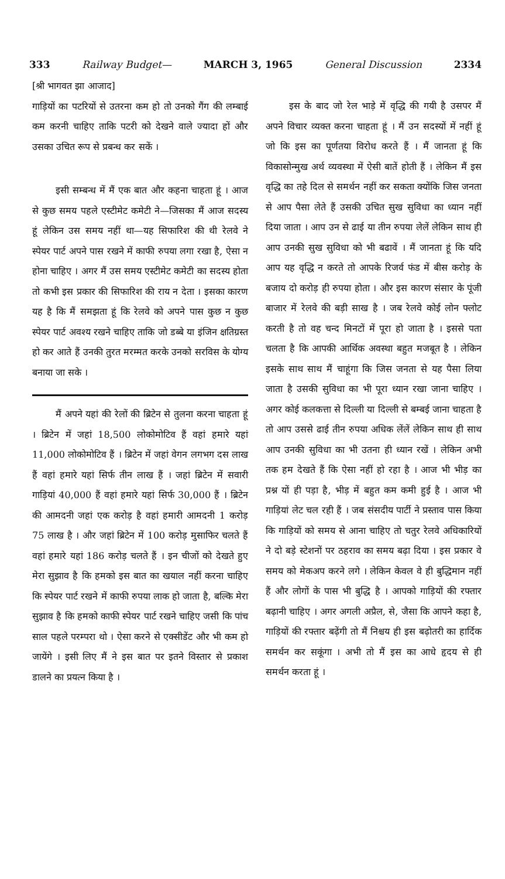333 Railway Budget— MARCH 3, 1965 General Discussion 2334
[श्री भागवत झा आजाद]
गाड़ियों का पटरियों से उतरना कम हो तो उनको गैंग की लम्बाई कम करनी चाहिए ताकि पटरी को देखने वाले ज्यादा हों और उसका उचित रूप से प्रबन्ध कर सकें ।
इसी सम्बन्ध में मैं एक बात और कहना चाहता हूं । आज से कुछ समय पहले एस्टीमेट कमेटी ने—जिसका मैं आज सदस्य हूं लेकिन उस समय नहीं था—यह सिफारिश की थी रेलवे ने स्पेयर पार्ट अपने पास रखने में काफी रुपया लगा रखा है, ऐसा न होना चाहिए । अगर मैं उस समय एस्टीमेट कमेटी का सदस्य होता तो कभी इस प्रकार की सिफारिश की राय न देता । इसका कारण यह है कि मैं समझता हूं कि रेलवे को अपने पास कुछ न कुछ स्पेयर पार्ट अवश्य रखने चाहिए ताकि जो डब्बे या इंजिन क्षतिग्रस्त हो कर आते हैं उनकी तुरत मरम्मत करके उनको सरविस के योग्य बनाया जा सके ।
मैं अपने यहां की रेलों की ब्रिटेन से तुलना करना चाहता हूं । ब्रिटेन में जहां 18,500 लोकोमोटिव हैं वहां हमारे यहां 11,000 लोकोमोटिव हैं । ब्रिटेन में जहां वेगन लगभग दस लाख हैं वहां हमारे यहां सिर्फ तीन लाख हैं । जहां ब्रिटेन में सवारी गाड़ियां 40,000 हैं वहां हमारे यहां सिर्फ 30,000 हैं । ब्रिटेन की आमदनी जहां एक करोड़ है वहां हमारी आमदनी 1 करोड़ 75 लाख है । और जहां ब्रिटेन में 100 करोड़ मुसाफिर चलते हैं वहां हमारे यहां 186 करोड़ चलते हैं । इन चीजों को देखते हुए मेरा सुझाव है कि हमको इस बात का खयाल नहीं करना चाहिए कि स्पेयर पार्ट रखने में काफी रुपया लाक हो जाता है, बल्कि मेरा सुझाव है कि हमको काफी स्पेयर पार्ट रखने चाहिए जसी कि पांच साल पहले परम्परा थो । ऐसा करने से एक्सीडेंट और भी कम हो जायेंगे । इसी लिए मैं ने इस बात पर इतने विस्तार से प्रकाश डालने का प्रयत्न किया है ।
इस के बाद जो रेल भाड़े में वृद्धि की गयी है उसपर मैं अपने विचार व्यक्त करना चाहता हूं । मैं उन सदस्यों में नहीं हूं जो कि इस का पूर्णतया विरोध करते हैं । मैं जानता हूं कि विकासोन्मुख अर्थ व्यवस्था में ऐसी बातें होती हैं । लेकिन मैं इस वृद्धि का तहे दिल से समर्थन नहीं कर सकता क्योंकि जिस जनता से आप पैसा लेते हैं उसकी उचित सुख सुविधा का ध्यान नहीं दिया जाता । आप उन से ढाई या तीन रुपया लेलें लेकिन साथ ही आप उनकी सुख सुविधा को भी बढावें । मैं जानता हूं कि यदि आप यह वृद्धि न करते तो आपके रिजर्व फंड में बीस करोड़ के बजाय दो करोड़ ही रुपया होता । और इस कारण संसार के पूंजी बाजार में रेलवे की बड़ी साख है । जब रेलवे कोई लोन फ्लोट करती है तो वह चन्द मिनटों में पूरा हो जाता है । इससे पता चलता है कि आपकी आर्थिक अवस्था बहुत मजबूत है । लेकिन इसके साथ साथ मैं चाहूंगा कि जिस जनता से यह पैसा लिया जाता है उसकी सुविधा का भी पूरा ध्यान रखा जाना चाहिए । अगर कोई कलकत्ता से दिल्ली या दिल्ली से बम्बई जाना चाहता है तो आप उससे ढाई तीन रुपया अधिक लेंलें लेकिन साथ ही साथ आप उनकी सुविधा का भी उतना ही ध्यान रखें । लेकिन अभी तक हम देखते हैं कि ऐसा नहीं हो रहा है । आज भी भीड़ का प्रश्न यों ही पड़ा है, भीड़ में बहुत कम कमी हुई है । आज भी गाड़ियां लेट चल रही हैं । जब संसदीय पार्टी ने प्रस्ताव पास किया कि गाड़ियों को समय से आना चाहिए तो चतुर रेलवे अधिकारियों ने दो बड़े स्टेशनों पर ठहराव का समय बढ़ा दिया । इस प्रकार वे समय को मेकअप करने लगे । लेकिन केवल वे ही बुद्धिमान नहीं हैं और लोगों के पास भी बुद्धि है । आपको गाड़ियों की रफ्तार बढ़ानी चाहिए । अगर अगली अप्रैल, से, जैसा कि आपने कहा है, गाड़ियों की रफ्तार बढ़ेंगी तो मैं निश्चय ही इस बढ़ोतरी का हार्दिक समर्थन कर सकूंगा । अभी तो मैं इस का आधे हृदय से ही समर्थन करता हूं ।